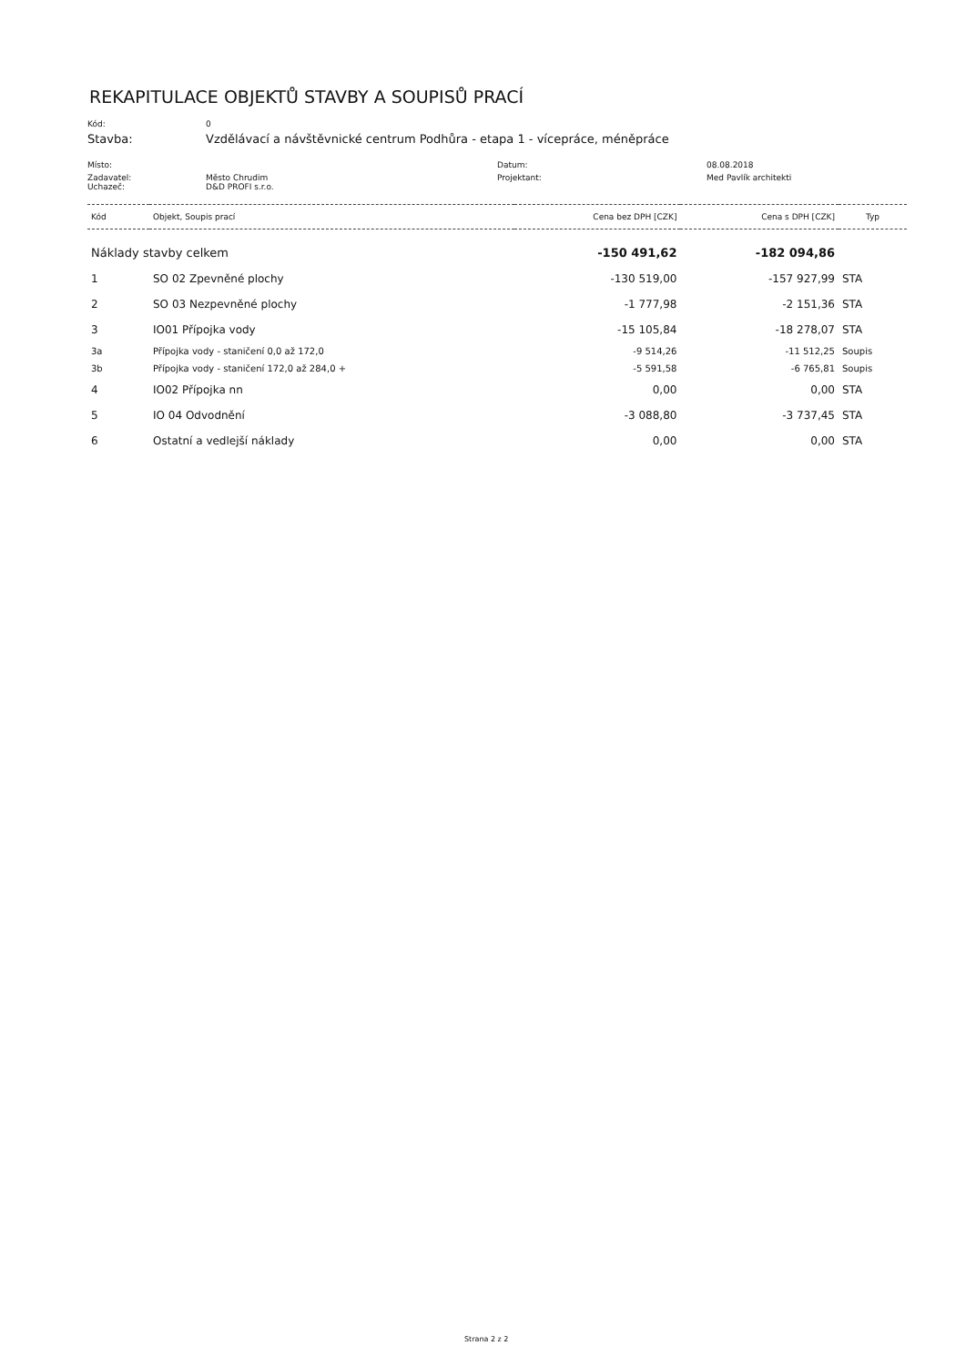REKAPITULACE OBJEKTŮ STAVBY A SOUPISŮ PRACÍ
Kód:
0
Stavba:
Vzdělávací a návštěvnické centrum Podhůra - etapa 1 - vícepráce, méněpráce
Místo:
Datum:
08.08.2018
Zadavatel:
Uchazeč:
Město Chrudim
D&D PROFI s.r.o.
Projektant:
Med Pavlík architekti
| Kód | Objekt, Soupis prací | Cena bez DPH [CZK] | Cena s DPH [CZK] | Typ |
| --- | --- | --- | --- | --- |
| Náklady stavby celkem | | -150 491,62 | -182 094,86 | |
| 1 | SO 02 Zpevněné plochy | -130 519,00 | -157 927,99 | STA |
| 2 | SO 03 Nezpevněné plochy | -1 777,98 | -2 151,36 | STA |
| 3 | IO01 Přípojka vody | -15 105,84 | -18 278,07 | STA |
| 3a | Přípojka vody - staničení 0,0 až 172,0 | -9 514,26 | -11 512,25 | Soupis |
| 3b | Přípojka vody - staničení 172,0 až 284,0 + | -5 591,58 | -6 765,81 | Soupis |
| 4 | IO02 Přípojka nn | 0,00 | 0,00 | STA |
| 5 | IO 04 Odvodnění | -3 088,80 | -3 737,45 | STA |
| 6 | Ostatní a vedlejší náklady | 0,00 | 0,00 | STA |
Strana 2 z 2